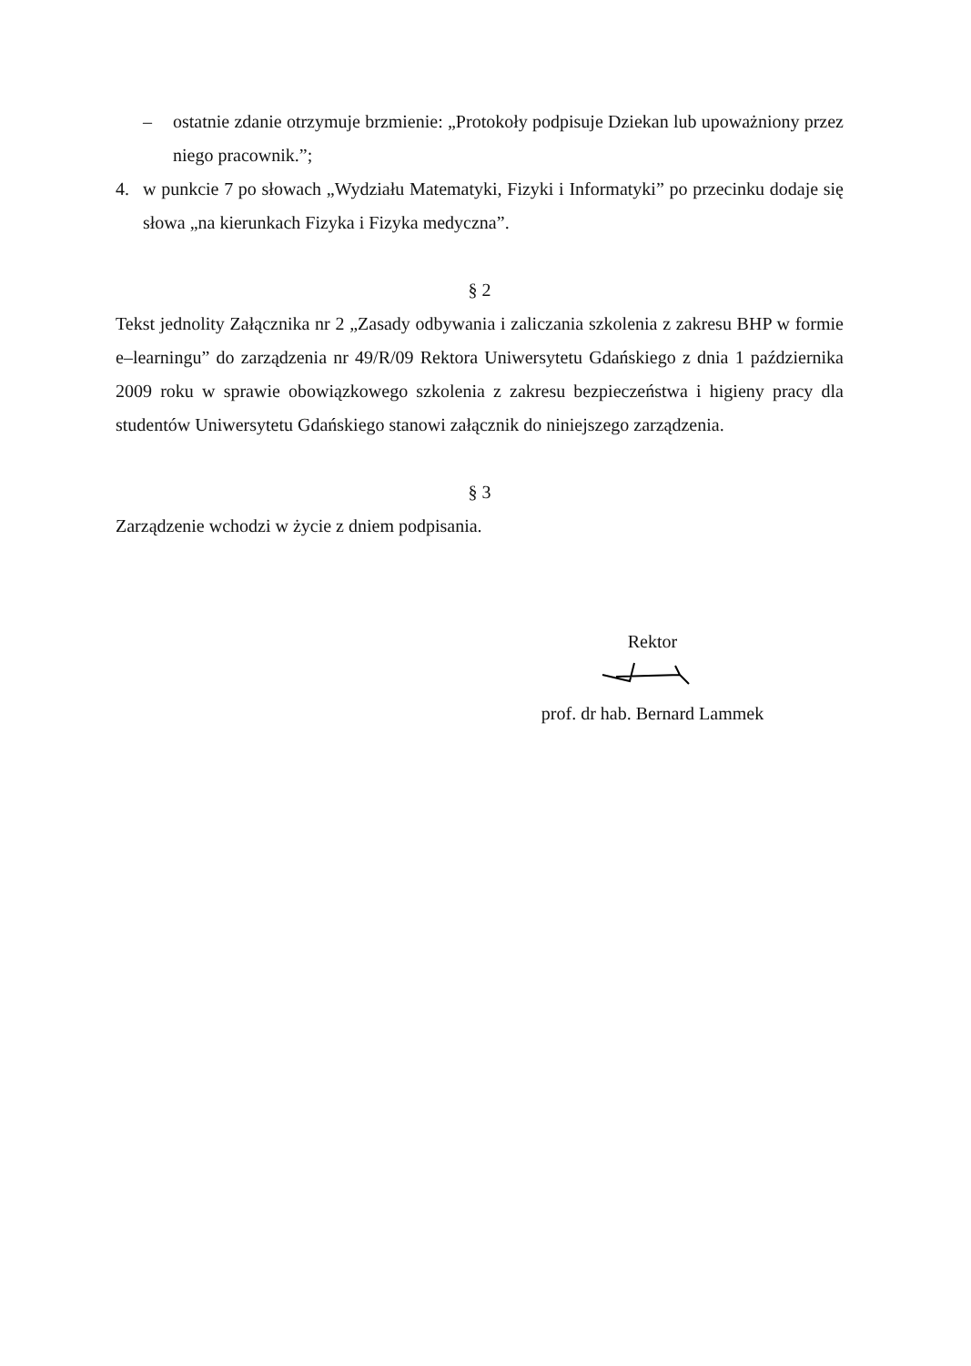– ostatnie zdanie otrzymuje brzmienie: „Protokoły podpisuje Dziekan lub upoważniony przez niego pracownik.”;
4. w punkcie 7 po słowach „Wydziału Matematyki, Fizyki i Informatyki” po przecinku dodaje się słowa „na kierunkach Fizyka i Fizyka medyczna”.
§ 2
Tekst jednolity Załącznika nr 2 „Zasady odbywania i zaliczania szkolenia z zakresu BHP w formie e–learningu” do zarządzenia nr 49/R/09 Rektora Uniwersytetu Gdańskiego z dnia 1 października 2009 roku w sprawie obowiązkowego szkolenia z zakresu bezpieczeństwa i higieny pracy dla studentów Uniwersytetu Gdańskiego stanowi załącznik do niniejszego zarządzenia.
§ 3
Zarządzenie wchodzi w życie z dniem podpisania.
Rektor
prof. dr hab. Bernard Lammek